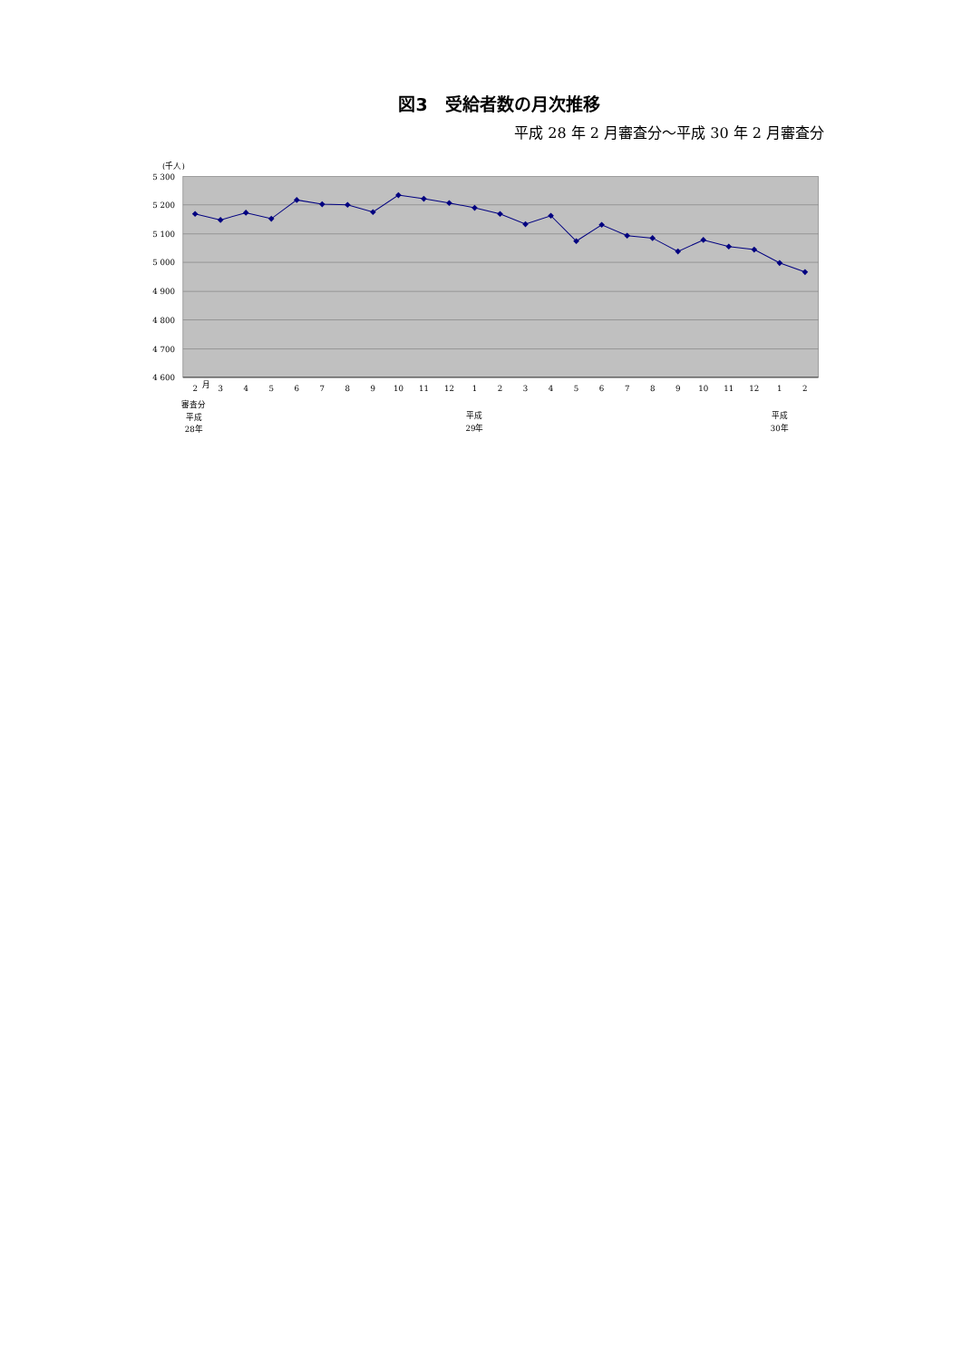図3　受給者数の月次推移
平成 28 年 2 月審査分～平成 30 年 2 月審査分
(千人)
5 300
5 200
5 100
5 000
4 900
4 800
4 700
4 600
2
月
3
4
5
6
7
8
9
10
11
12
1
2
3
4
5
6
7
8
9
10
11
12
1
2
審査分
平成
28年
平成
29年
平成
30年